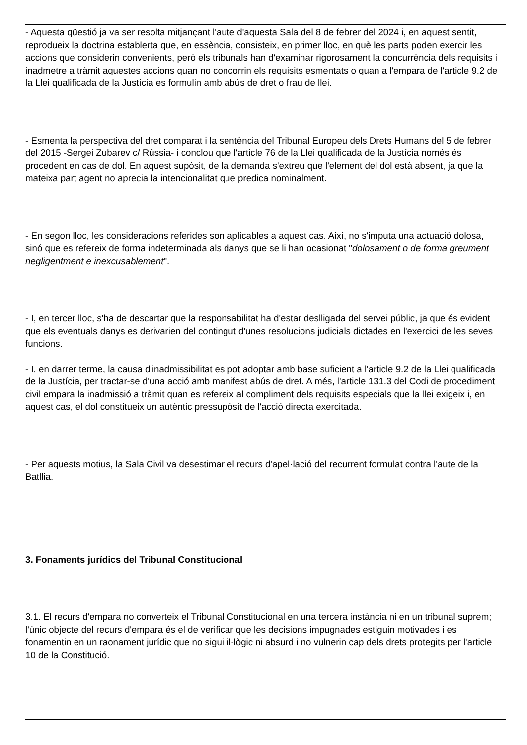- Aquesta qüestió ja va ser resolta mitjançant l'aute d'aquesta Sala del 8 de febrer del 2024 i, en aquest sentit, reprodueix la doctrina establerta que, en essència, consisteix, en primer lloc, en què les parts poden exercir les accions que considerin convenients, però els tribunals han d'examinar rigorosament la concurrència dels requisits i inadmetre a tràmit aquestes accions quan no concorrin els requisits esmentats o quan a l'empara de l'article 9.2 de la Llei qualificada de la Justícia es formulin amb abús de dret o frau de llei.
- Esmenta la perspectiva del dret comparat i la sentència del Tribunal Europeu dels Drets Humans del 5 de febrer del 2015 -Sergei Zubarev c/ Rússia- i conclou que l'article 76 de la Llei qualificada de la Justícia només és procedent en cas de dol. En aquest supòsit, de la demanda s'extreu que l'element del dol està absent, ja que la mateixa part agent no aprecia la intencionalitat que predica nominalment.
- En segon lloc, les consideracions referides son aplicables a aquest cas. Així, no s'imputa una actuació dolosa, sinó que es refereix de forma indeterminada als danys que se li han ocasionat "dolosament o de forma greument negligentment e inexcusablement".
- I, en tercer lloc, s'ha de descartar que la responsabilitat ha d'estar deslligada del servei públic, ja que és evident que els eventuals danys es derivarien del contingut d'unes resolucions judicials dictades en l'exercici de les seves funcions.
- I, en darrer terme, la causa d'inadmissibilitat es pot adoptar amb base suficient a l'article 9.2 de la Llei qualificada de la Justícia, per tractar-se d'una acció amb manifest abús de dret. A més, l'article 131.3 del Codi de procediment civil empara la inadmissió a tràmit quan es refereix al compliment dels requisits especials que la llei exigeix i, en aquest cas, el dol constitueix un autèntic pressupòsit de l'acció directa exercitada.
- Per aquests motius, la Sala Civil va desestimar el recurs d'apel·lació del recurrent formulat contra l'aute de la Batllia.
3. Fonaments jurídics del Tribunal Constitucional
3.1. El recurs d'empara no converteix el Tribunal Constitucional en una tercera instància ni en un tribunal suprem; l'únic objecte del recurs d'empara és el de verificar que les decisions impugnades estiguin motivades i es fonamentin en un raonament jurídic que no sigui il·lògic ni absurd i no vulnerin cap dels drets protegits per l'article 10 de la Constitució.